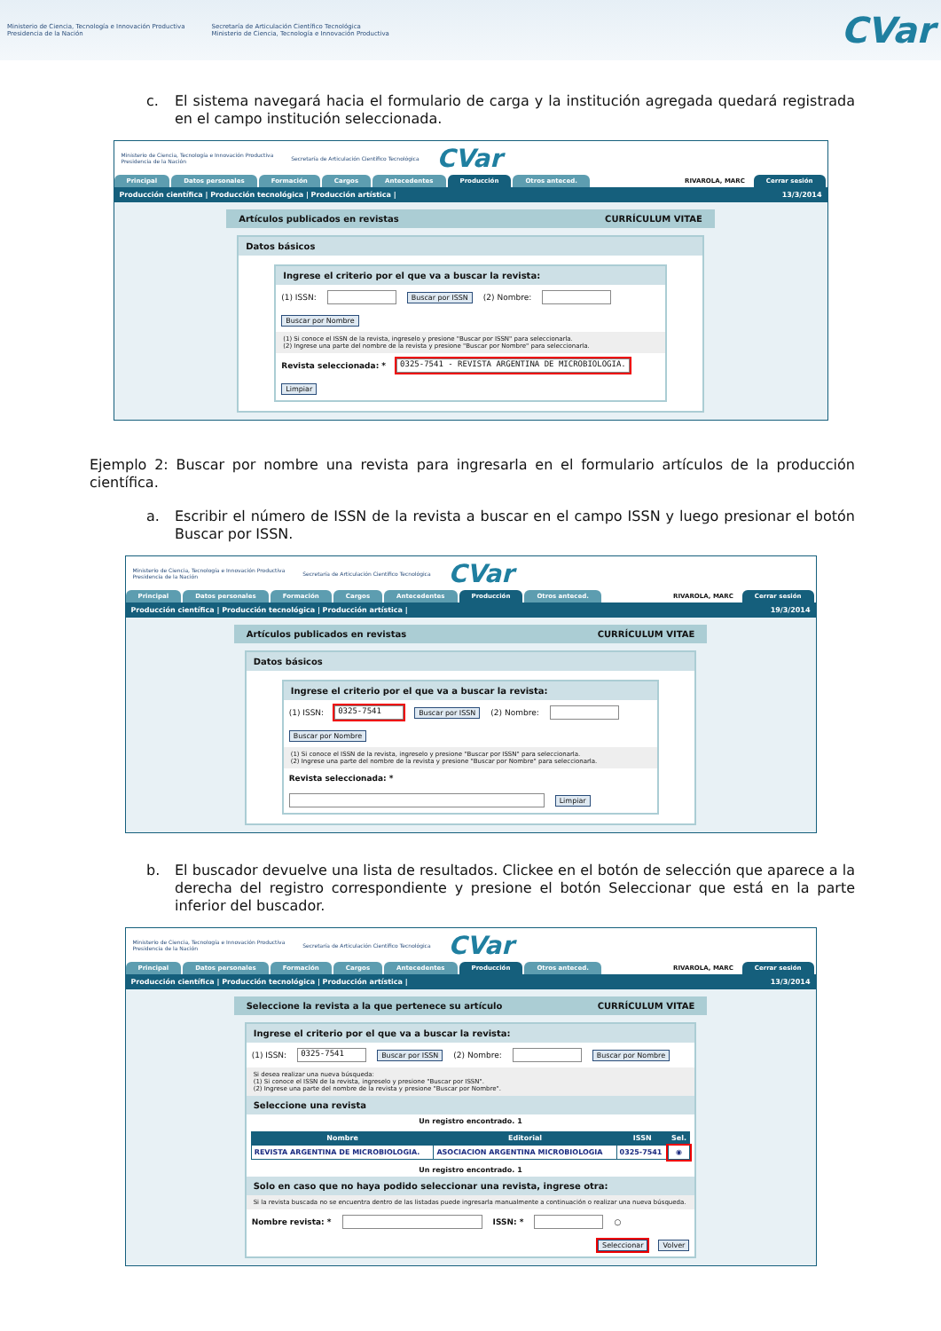Ministerio de Ciencia, Tecnología e Innovación Productiva
Presidencia de la Nación Secretaría de Articulación Científico Tecnológica
Ministerio de Ciencia, Tecnología e Innovación Productiva
CVar
c.
El sistema navegará hacia el formulario de carga y la institución agregada quedará registrada en el campo institución seleccionada.
Ministerio de Ciencia, Tecnología e Innovación Productiva
Presidencia de la Nación Secretaría de Articulación Científico Tecnológica CVar
Principal Datos personales Formación Cargos Antecedentes Producción Otros anteced. RIVAROLA, MARC Cerrar sesión
Producción científica | Producción tecnológica | Producción artística | 13/3/2014
Artículos publicados en revistas CURRÍCULUM VITAE
Datos básicos
Ingrese el criterio por el que va a buscar la revista:
(1) ISSN: Buscar por ISSN (2) Nombre: Buscar por Nombre
(1) Si conoce el ISSN de la revista, ingreselo y presione "Buscar por ISSN" para seleccionarla.
(2) Ingrese una parte del nombre de la revista y presione "Buscar por Nombre" para seleccionarla.
Revista seleccionada: * 0325-7541 - REVISTA ARGENTINA DE MICROBIOLOGIA. Limpiar
Ejemplo 2: Buscar por nombre una revista para ingresarla en el formulario artículos de la producción científica.
a.
Escribir el número de ISSN de la revista a buscar en el campo ISSN y luego presionar el botón Buscar por ISSN.
Ministerio de Ciencia, Tecnología e Innovación Productiva
Presidencia de la Nación Secretaría de Articulación Científico Tecnológica CVar
Principal Datos personales Formación Cargos Antecedentes Producción Otros anteced. RIVAROLA, MARC Cerrar sesión
Producción científica | Producción tecnológica | Producción artística | 19/3/2014
Artículos publicados en revistas CURRÍCULUM VITAE
Datos básicos
Ingrese el criterio por el que va a buscar la revista:
(1) ISSN: 0325-7541 Buscar por ISSN (2) Nombre: Buscar por Nombre
(1) Si conoce el ISSN de la revista, ingreselo y presione "Buscar por ISSN" para seleccionarla.
(2) Ingrese una parte del nombre de la revista y presione "Buscar por Nombre" para seleccionarla.
Revista seleccionada: * Limpiar
b.
El buscador devuelve una lista de resultados. Clickee en el botón de selección que aparece a la derecha del registro correspondiente y presione el botón Seleccionar que está en la parte inferior del buscador.
Ministerio de Ciencia, Tecnología e Innovación Productiva
Presidencia de la Nación Secretaría de Articulación Científico Tecnológica CVar
Principal Datos personales Formación Cargos Antecedentes Producción Otros anteced. RIVAROLA, MARC Cerrar sesión
Producción científica | Producción tecnológica | Producción artística | 13/3/2014
Seleccione la revista a la que pertenece su artículo CURRÍCULUM VITAE
Ingrese el criterio por el que va a buscar la revista:
(1) ISSN: 0325-7541 Buscar por ISSN (2) Nombre: Buscar por Nombre
Si desea realizar una nueva búsqueda:
(1) Si conoce el ISSN de la revista, ingreselo y presione "Buscar por ISSN".
(2) Ingrese una parte del nombre de la revista y presione "Buscar por Nombre".
Seleccione una revista
Un registro encontrado. 1
| Nombre | Editorial | ISSN | Sel. |
| --- | --- | --- | --- |
| REVISTA ARGENTINA DE MICROBIOLOGIA. | ASOCIACION ARGENTINA MICROBIOLOGIA | 0325-7541 | ◉ |
Un registro encontrado. 1
Solo en caso que no haya podido seleccionar una revista, ingrese otra:
Si la revista buscada no se encuentra dentro de las listadas puede ingresarla manualmente a continuación o realizar una nueva búsqueda.
Nombre revista: * ISSN: * ○
Seleccionar Volver